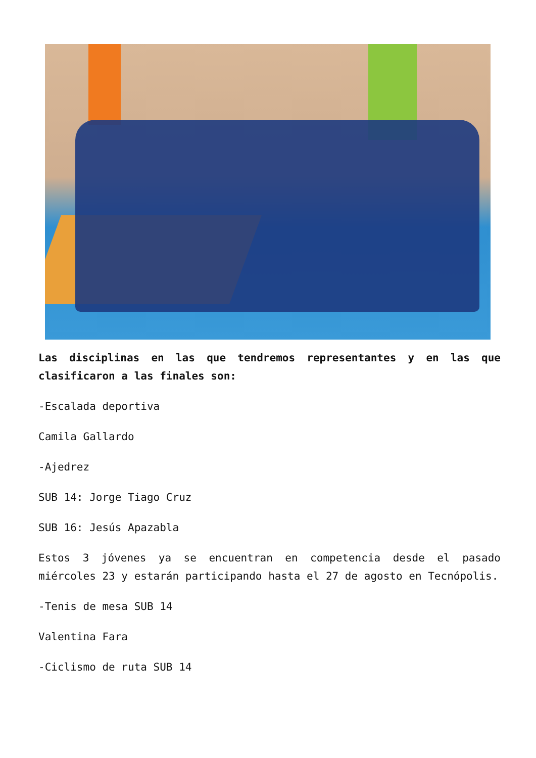Las disciplinas en las que tendremos representantes y en las que clasificaron a las finales son:
-Escalada deportiva
Camila Gallardo
-Ajedrez
SUB 14: Jorge Tiago Cruz
SUB 16: Jesús Apazabla
Estos 3 jóvenes ya se encuentran en competencia desde el pasado miércoles 23 y estarán participando hasta el 27 de agosto en Tecnópolis.
-Tenis de mesa SUB 14
Valentina Fara
-Ciclismo de ruta SUB 14